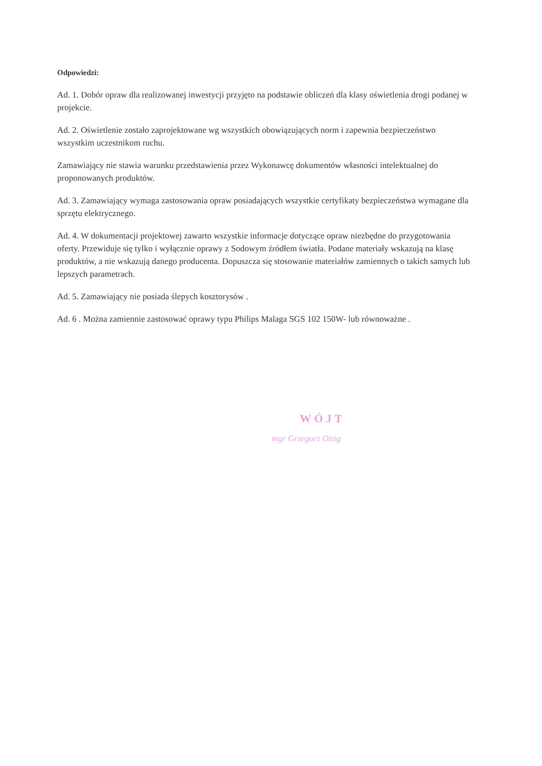Odpowiedzi:
Ad. 1. Dobór opraw dla realizowanej inwestycji przyjęto na podstawie obliczeń dla klasy oświetlenia drogi podanej w projekcie.
Ad. 2. Oświetlenie zostało zaprojektowane wg wszystkich obowiązujących norm i zapewnia bezpieczeństwo wszystkim uczestnikom ruchu.
Zamawiający nie stawia warunku przedstawienia przez Wykonawcę dokumentów własności intelektualnej do proponowanych produktów.
Ad. 3. Zamawiający wymaga zastosowania opraw posiadających wszystkie certyfikaty bezpieczeństwa wymagane dla sprzętu elektrycznego.
Ad. 4. W dokumentacji projektowej zawarto wszystkie informacje dotyczące opraw niezbędne do przygotowania oferty. Przewiduje się tylko i wyłącznie oprawy z Sodowym źródłem światła. Podane materiały wskazują na klasę produktów, a nie wskazują danego producenta. Dopuszcza się stosowanie materiałów zamiennych o takich samych lub lepszych parametrach.
Ad. 5. Zamawiający nie posiada ślepych kosztorysów .
Ad. 6 . Można zamiennie zastosować oprawy typu Philips Malaga SGS 102 150W- lub równoważne .
WÓJT
mgr Grzegorz Ożóg